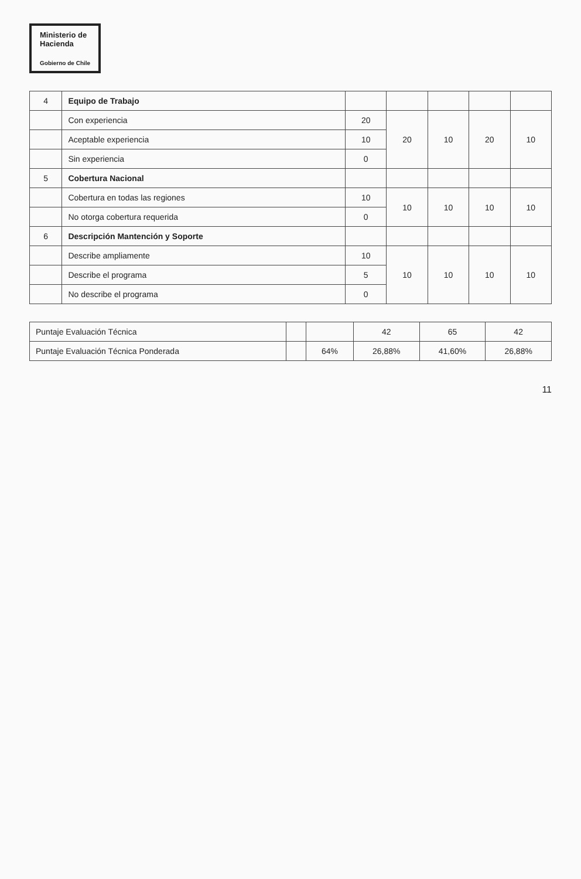Ministerio de
Hacienda Gobierno de Chile
| 4 | Equipo de Trabajo | | | | | |
| | Con experiencia | 20 | 20 | 10 | 20 | 10 |
| | Aceptable experiencia | 10 | | | | |
| | Sin experiencia | 0 | | | | |
| 5 | Cobertura Nacional | | | | | |
| | Cobertura en todas las regiones | 10 | 10 | 10 | 10 | 10 |
| | No otorga cobertura requerida | 0 | | | | |
| 6 | Descripción Mantención y Soporte | | | | | |
| | Describe ampliamente | 10 | 10 | 10 | 10 | 10 |
| | Describe el programa | 5 | | | | |
| | No describe el programa | 0 | | | | |
| Puntaje Evaluación Técnica | | | 42 | 65 | 42 |
| Puntaje Evaluación Técnica Ponderada | | 64% | 26,88% | 41,60% | 26,88% |
11